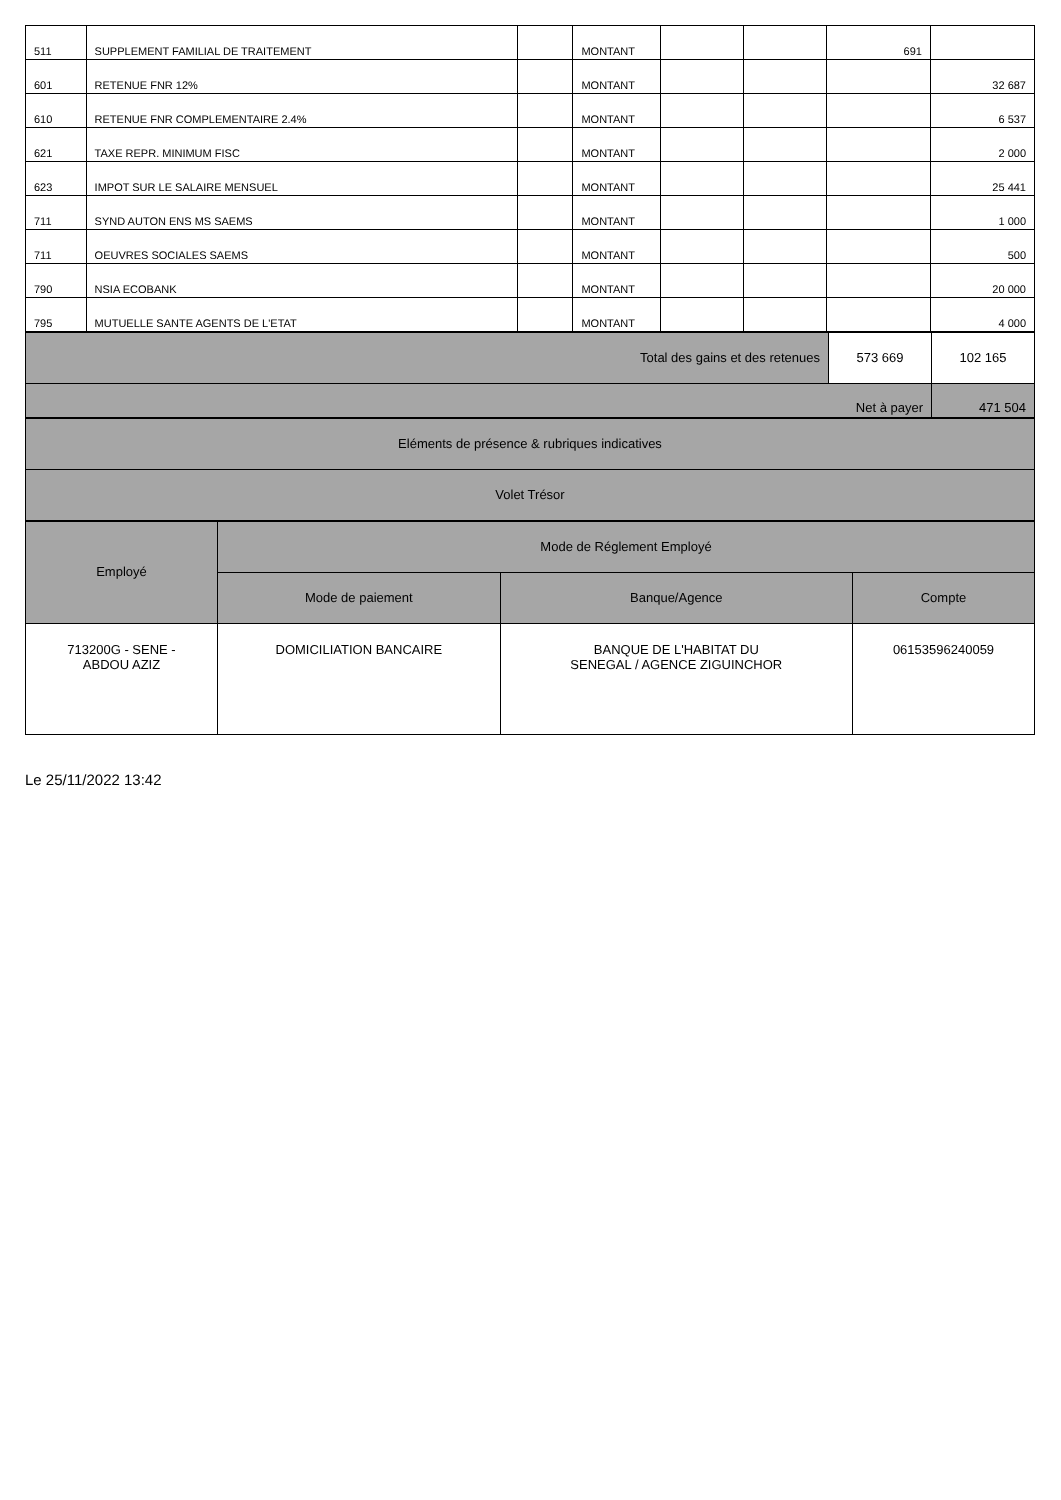| 511 | SUPPLEMENT FAMILIAL DE TRAITEMENT | | MONTANT | | | 691 | |
| 601 | RETENUE FNR 12% | | MONTANT | | | | 32 687 |
| 610 | RETENUE FNR COMPLEMENTAIRE 2.4% | | MONTANT | | | | 6 537 |
| 621 | TAXE REPR. MINIMUM FISC | | MONTANT | | | | 2 000 |
| 623 | IMPOT SUR LE SALAIRE MENSUEL | | MONTANT | | | | 25 441 |
| 711 | SYND AUTON ENS MS SAEMS | | MONTANT | | | | 1 000 |
| 711 | OEUVRES SOCIALES SAEMS | | MONTANT | | | | 500 |
| 790 | NSIA ECOBANK | | MONTANT | | | | 20 000 |
| 795 | MUTUELLE SANTE AGENTS DE L'ETAT | | MONTANT | | | | 4 000 |
| Total des gains et des retenues | 573 669 | 102 165 |
| Net à payer | | 471 504 |
| Eléments de présence & rubriques indicatives |
| Volet Trésor |
| Employé | Mode de Réglement Employé | | |
| | Mode de paiement | Banque/Agence | Compte |
| 713200G - SENE - ABDOU AZIZ | DOMICILIATION BANCAIRE | BANQUE DE L'HABITAT DU SENEGAL / AGENCE ZIGUINCHOR | 06153596240059 |
Le 25/11/2022 13:42